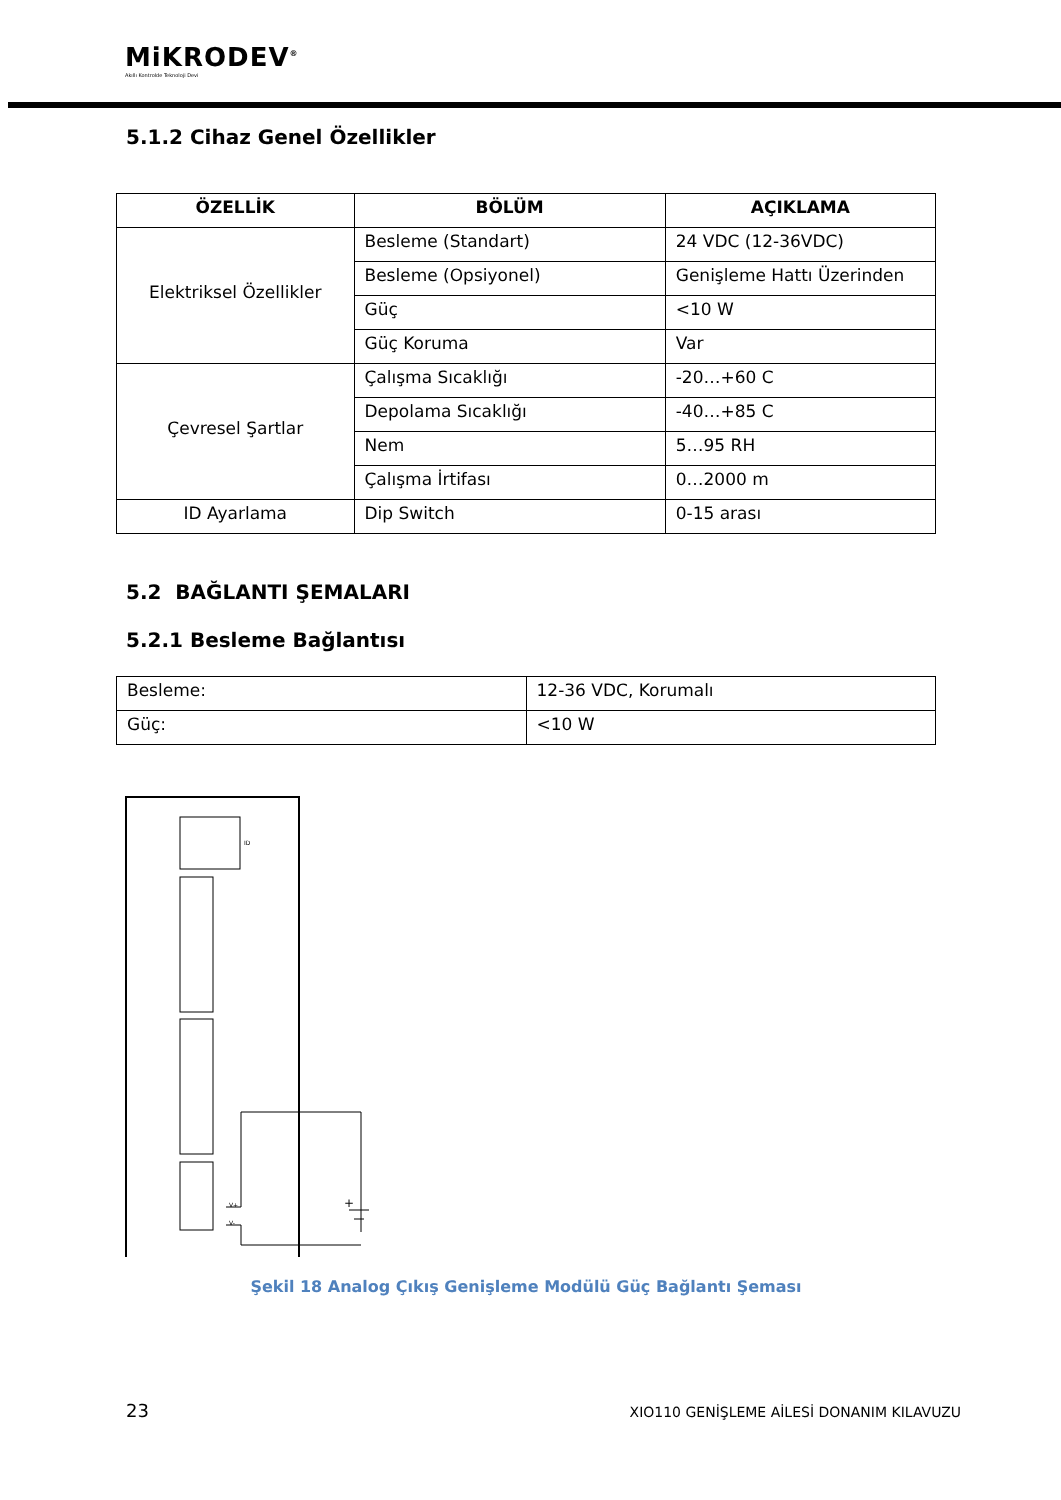MiKRODEV<sup>®</sup>
Akıllı Kontrolde Teknoloji Devi
5.1.2 Cihaz Genel Özellikler
| ÖZELLİK | BÖLÜM | AÇIKLAMA |
| --- | --- | --- |
| Elektriksel Özellikler | Besleme (Standart) | 24 VDC (12-36VDC) |
| | Besleme (Opsiyonel) | Genişleme Hattı Üzerinden |
| | Güç | <10 W |
| | Güç Koruma | Var |
| Çevresel Şartlar | Çalışma Sıcaklığı | -20…+60 C |
| | Depolama Sıcaklığı | -40…+85 C |
| | Nem | 5…95 RH |
| | Çalışma İrtifası | 0…2000 m |
| ID Ayarlama | Dip Switch | 0-15 arası |
5.2 BAĞLANTI ŞEMALARI
5.2.1 Besleme Bağlantısı
| Besleme: | 12-36 VDC, Korumalı |
| Güç: | <10 W |
+
V+
V-
ID
Şekil 18 Analog Çıkış Genişleme Modülü Güç Bağlantı Şeması
23 XIO110 GENİŞLEME AİLESİ DONANIM KILAVUZU